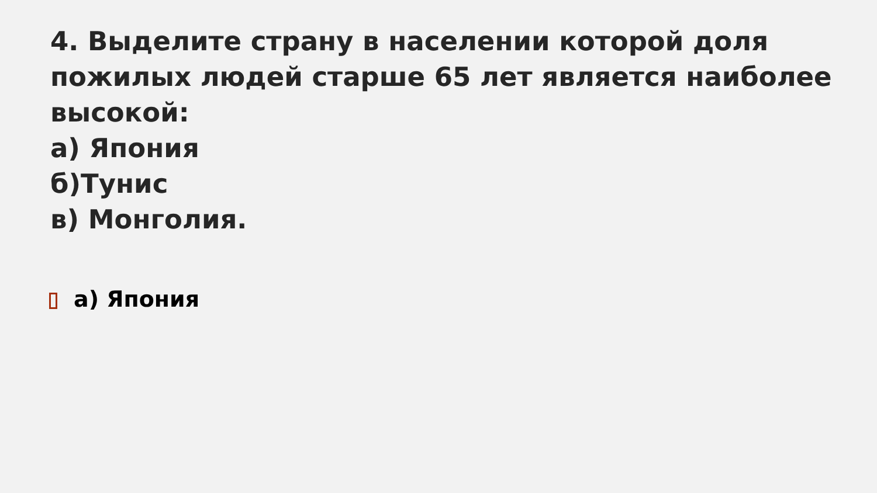4. Выделите страну в населении которой доля пожилых людей старше 65 лет является наиболее высокой:
а) Япония
б)Тунис
в) Монголия.
а) Япония